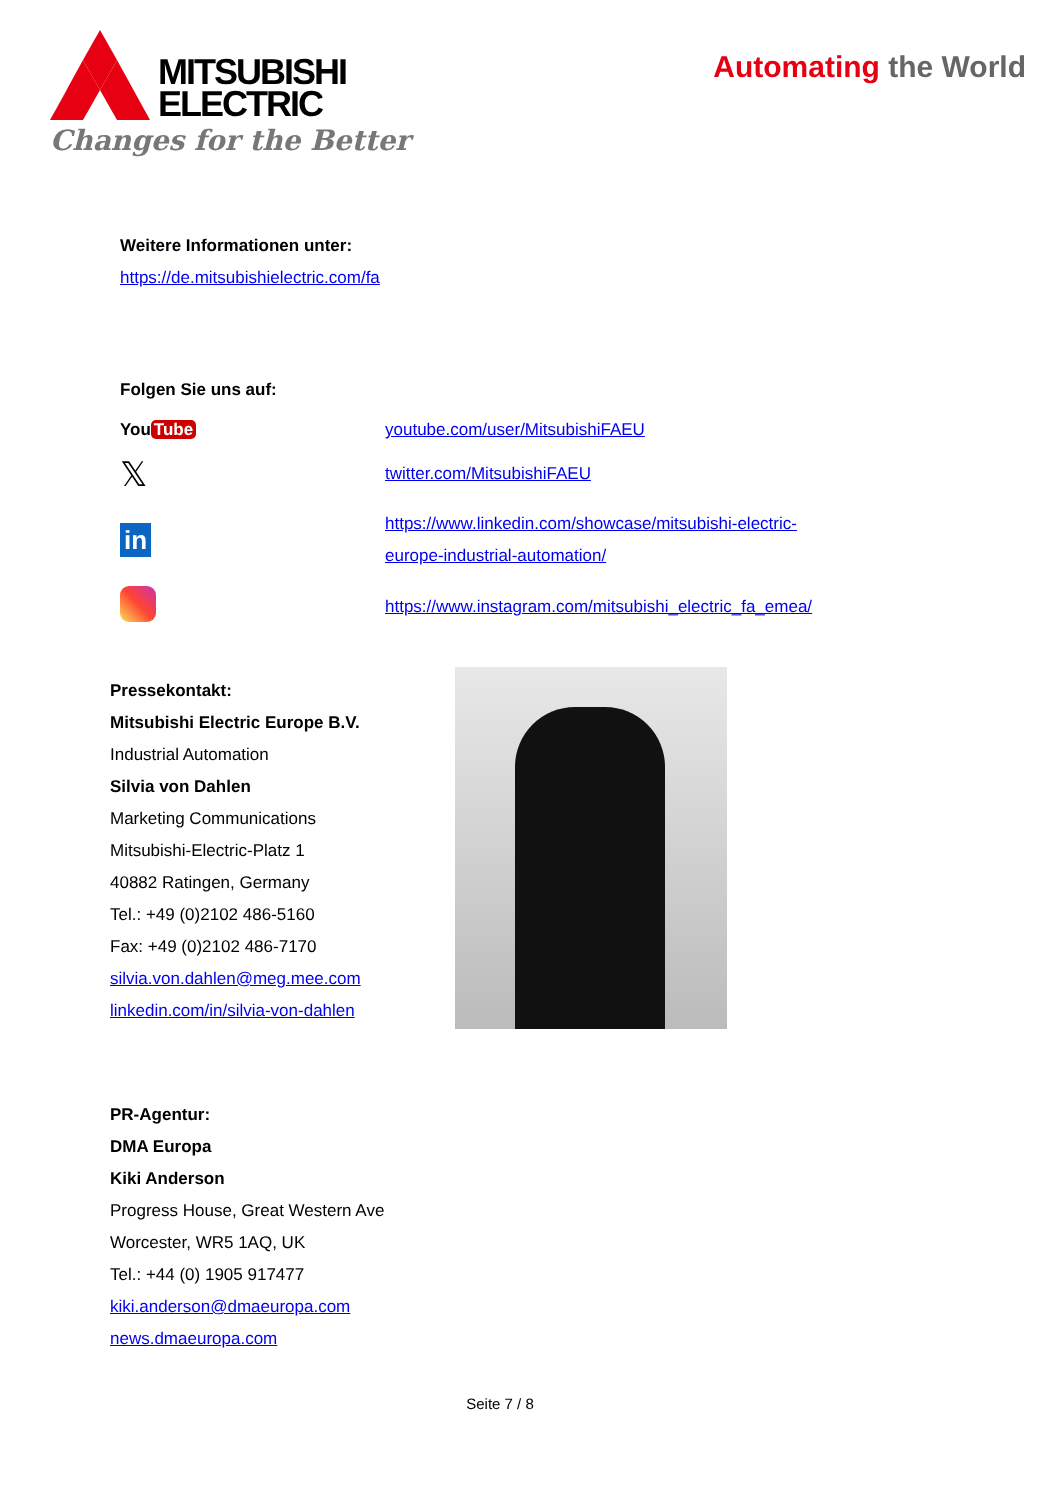MITSUBISHI
ELECTRIC
Changes for the Better
Automating the World
Weitere Informationen unter:
https://de.mitsubishielectric.com/fa
Folgen Sie uns auf:
You Tube
youtube.com/user/MitsubishiFAEU
𝕏
twitter.com/MitsubishiFAEU
in
https://www.linkedin.com/showcase/mitsubishi-electric-
europe-industrial-automation/
https://www.instagram.com/mitsubishi_electric_fa_emea/
Pressekontakt:
Mitsubishi Electric Europe B.V.
Industrial Automation
Silvia von Dahlen
Marketing Communications
Mitsubishi-Electric-Platz 1
40882 Ratingen, Germany
Tel.: +49 (0)2102 486-5160
Fax: +49 (0)2102 486-7170
silvia.von.dahlen@meg.mee.com
linkedin.com/in/silvia-von-dahlen
PR-Agentur:
DMA Europa
Kiki Anderson
Progress House, Great Western Ave
Worcester, WR5 1AQ, UK
Tel.: +44 (0) 1905 917477
kiki.anderson@dmaeuropa.com
news.dmaeuropa.com
Seite 7 / 8